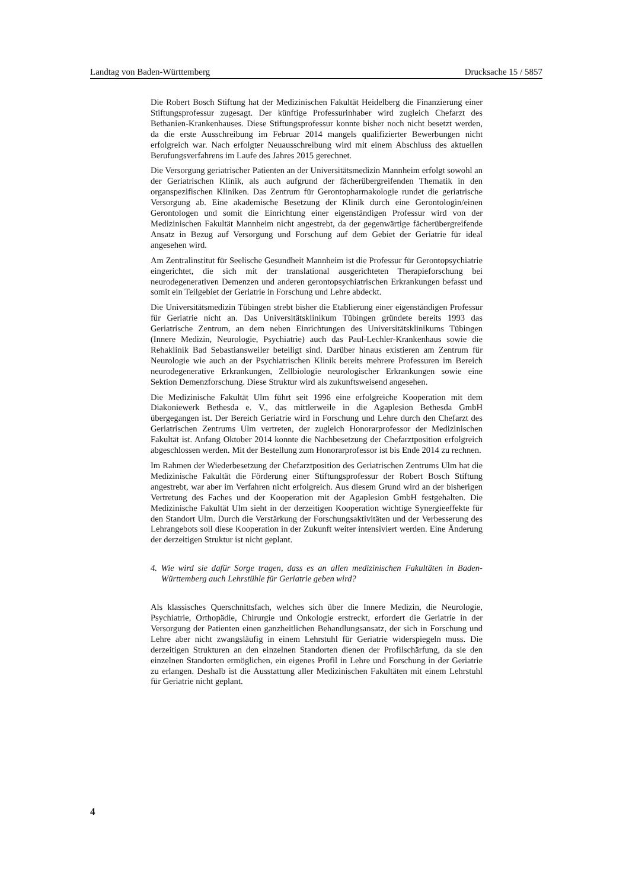Landtag von Baden-Württemberg Drucksache 15 / 5857
Die Robert Bosch Stiftung hat der Medizinischen Fakultät Heidelberg die Finanzierung einer Stiftungsprofessur zugesagt. Der künftige Professurinhaber wird zugleich Chefarzt des Bethanien-Krankenhauses. Diese Stiftungsprofessur konnte bisher noch nicht besetzt werden, da die erste Ausschreibung im Februar 2014 mangels qualifizierter Bewerbungen nicht erfolgreich war. Nach erfolgter Neuausschreibung wird mit einem Abschluss des aktuellen Berufungsverfahrens im Laufe des Jahres 2015 gerechnet.
Die Versorgung geriatrischer Patienten an der Universitätsmedizin Mannheim erfolgt sowohl an der Geriatrischen Klinik, als auch aufgrund der fächerübergreifenden Thematik in den organspezifischen Kliniken. Das Zentrum für Gerontopharmakologie rundet die geriatrische Versorgung ab. Eine akademische Besetzung der Klinik durch eine Gerontologin/einen Gerontologen und somit die Einrichtung einer eigenständigen Professur wird von der Medizinischen Fakultät Mannheim nicht angestrebt, da der gegenwärtige fächerübergreifende Ansatz in Bezug auf Versorgung und Forschung auf dem Gebiet der Geriatrie für ideal angesehen wird.
Am Zentralinstitut für Seelische Gesundheit Mannheim ist die Professur für Gerontopsychiatrie eingerichtet, die sich mit der translational ausgerichteten Therapieforschung bei neurodegenerativen Demenzen und anderen gerontopsychiatrischen Erkrankungen befasst und somit ein Teilgebiet der Geriatrie in Forschung und Lehre abdeckt.
Die Universitätsmedizin Tübingen strebt bisher die Etablierung einer eigenständigen Professur für Geriatrie nicht an. Das Universitätsklinikum Tübingen gründete bereits 1993 das Geriatrische Zentrum, an dem neben Einrichtungen des Universitätsklinikums Tübingen (Innere Medizin, Neurologie, Psychiatrie) auch das Paul-Lechler-Krankenhaus sowie die Rehaklinik Bad Sebastiansweiler beteiligt sind. Darüber hinaus existieren am Zentrum für Neurologie wie auch an der Psychiatrischen Klinik bereits mehrere Professuren im Bereich neurodegenerative Erkrankungen, Zellbiologie neurologischer Erkrankungen sowie eine Sektion Demenzforschung. Diese Struktur wird als zukunftsweisend angesehen.
Die Medizinische Fakultät Ulm führt seit 1996 eine erfolgreiche Kooperation mit dem Diakoniewerk Bethesda e. V., das mittlerweile in die Agaplesion Bethesda GmbH übergegangen ist. Der Bereich Geriatrie wird in Forschung und Lehre durch den Chefarzt des Geriatrischen Zentrums Ulm vertreten, der zugleich Honorarprofessor der Medizinischen Fakultät ist. Anfang Oktober 2014 konnte die Nachbesetzung der Chefarztposition erfolgreich abgeschlossen werden. Mit der Bestellung zum Honorarprofessor ist bis Ende 2014 zu rechnen.
Im Rahmen der Wiederbesetzung der Chefarztposition des Geriatrischen Zentrums Ulm hat die Medizinische Fakultät die Förderung einer Stiftungsprofessur der Robert Bosch Stiftung angestrebt, war aber im Verfahren nicht erfolgreich. Aus diesem Grund wird an der bisherigen Vertretung des Faches und der Kooperation mit der Agaplesion GmbH festgehalten. Die Medizinische Fakultät Ulm sieht in der derzeitigen Kooperation wichtige Synergieeffekte für den Standort Ulm. Durch die Verstärkung der Forschungsaktivitäten und der Verbesserung des Lehrangebots soll diese Kooperation in der Zukunft weiter intensiviert werden. Eine Änderung der derzeitigen Struktur ist nicht geplant.
4. Wie wird sie dafür Sorge tragen, dass es an allen medizinischen Fakultäten in Baden-Württemberg auch Lehrstühle für Geriatrie geben wird?
Als klassisches Querschnittsfach, welches sich über die Innere Medizin, die Neurologie, Psychiatrie, Orthopädie, Chirurgie und Onkologie erstreckt, erfordert die Geriatrie in der Versorgung der Patienten einen ganzheitlichen Behandlungsansatz, der sich in Forschung und Lehre aber nicht zwangsläufig in einem Lehrstuhl für Geriatrie widerspiegeln muss. Die derzeitigen Strukturen an den einzelnen Standorten dienen der Profilschärfung, da sie den einzelnen Standorten ermöglichen, ein eigenes Profil in Lehre und Forschung in der Geriatrie zu erlangen. Deshalb ist die Ausstattung aller Medizinischen Fakultäten mit einem Lehrstuhl für Geriatrie nicht geplant.
4